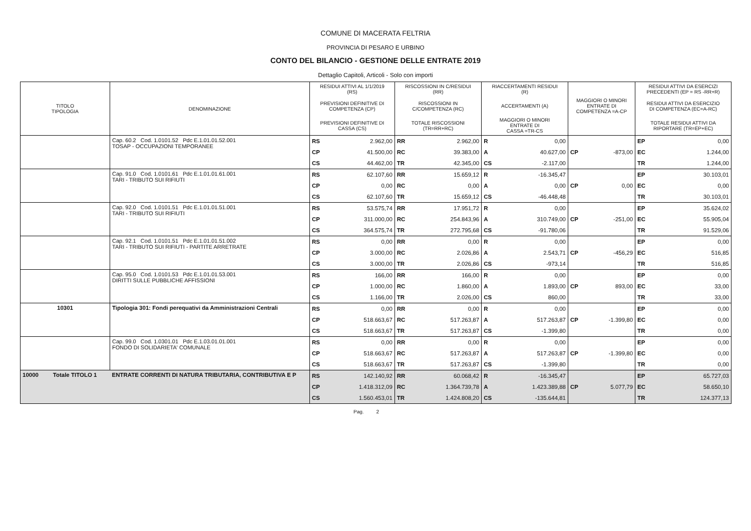COMUNE DI MACERATA FELTRIA
PROVINCIA DI PESARO E URBINO
CONTO DEL BILANCIO - GESTIONE DELLE ENTRATE 2019
Dettaglio Capitoli, Articoli - Solo con importi
| TITOLO TIPOLOGIA | DENOMINAZIONE | RESIDUI ATTIVI AL 1/1/2019 (RS) | | RISCOSSIONI IN C/RESIDUI (RR) | | RIACCERTAMENTI RESIDUI (R) | | | | RESIDUI ATTIVI DA ESERCIZI PRECEDENTI (EP = RS -RR+R) | |
| --- | --- | --- | --- | --- | --- | --- | --- | --- | --- | --- | --- |
| | | PREVISIONI DEFINITIVE DI COMPETENZA (CP) | | RISCOSSIONI IN C/COMPETENZA (RC) | | ACCERTAMENTI (A) | | MAGGIORI O MINORI ENTRATE DI COMPETENZA =A-CP | | RESIDUI ATTIVI DA ESERCIZIO DI COMPETENZA (EC=A-RC) | |
| | | PREVISIONI DEFINITIVE DI CASSA (CS) | | TOTALE RISCOSSIONI (TR=RR+RC) | | MAGGIORI O MINORI ENTRATE DI CASSA =TR-CS | | | | TOTALE RESIDUI ATTIVI DA RIPORTARE (TR=EP+EC) | |
| | Cap. 60.2 Cod. 1.0101.52 Pdc E.1.01.01.52.001 TOSAP - OCCUPAZIONI TEMPORANEE | RS | 2.962,00 | RR | 2.962,00 | R | 0,00 | | | EP | 0,00 |
| | | CP | 41.500,00 | RC | 39.383,00 | A | 40.627,00 | CP | -873,00 | EC | 1.244,00 |
| | | CS | 44.462,00 | TR | 42.345,00 | CS | -2.117,00 | | | TR | 1.244,00 |
| | Cap. 91.0 Cod. 1.0101.61 Pdc E.1.01.01.61.001 TARI - TRIBUTO SUI RIFIUTI | RS | 62.107,60 | RR | 15.659,12 | R | -16.345,47 | | | EP | 30.103,01 |
| | | CP | 0,00 | RC | 0,00 | A | 0,00 | CP | 0,00 | EC | 0,00 |
| | | CS | 62.107,60 | TR | 15.659,12 | CS | -46.448,48 | | | TR | 30.103,01 |
| | Cap. 92.0 Cod. 1.0101.51 Pdc E.1.01.01.51.001 TARI - TRIBUTO SUI RIFIUTI | RS | 53.575,74 | RR | 17.951,72 | R | 0,00 | | | EP | 35.624,02 |
| | | CP | 311.000,00 | RC | 254.843,96 | A | 310.749,00 | CP | -251,00 | EC | 55.905,04 |
| | | CS | 364.575,74 | TR | 272.795,68 | CS | -91.780,06 | | | TR | 91.529,06 |
| | Cap. 92.1 Cod. 1.0101.51 Pdc E.1.01.01.51.002 TARI - TRIBUTO SUI RIFIUTI - PARTITE ARRETRATE | RS | 0,00 | RR | 0,00 | R | 0,00 | | | EP | 0,00 |
| | | CP | 3.000,00 | RC | 2.026,86 | A | 2.543,71 | CP | -456,29 | EC | 516,85 |
| | | CS | 3.000,00 | TR | 2.026,86 | CS | -973,14 | | | TR | 516,85 |
| | Cap. 95.0 Cod. 1.0101.53 Pdc E.1.01.01.53.001 DIRITTI SULLE PUBBLICHE AFFISSIONI | RS | 166,00 | RR | 166,00 | R | 0,00 | | | EP | 0,00 |
| | | CP | 1.000,00 | RC | 1.860,00 | A | 1.893,00 | CP | 893,00 | EC | 33,00 |
| | | CS | 1.166,00 | TR | 2.026,00 | CS | 860,00 | | | TR | 33,00 |
| 10301 | Tipologia 301: Fondi perequativi da Amministrazioni Centrali | RS | 0,00 | RR | 0,00 | R | 0,00 | | | EP | 0,00 |
| | | CP | 518.663,67 | RC | 517.263,87 | A | 517.263,87 | CP | -1.399,80 | EC | 0,00 |
| | | CS | 518.663,67 | TR | 517.263,87 | CS | -1.399,80 | | | TR | 0,00 |
| | Cap. 99.0 Cod. 1.0301.01 Pdc E.1.03.01.01.001 FONDO DI SOLIDARIETA' COMUNALE | RS | 0,00 | RR | 0,00 | R | 0,00 | | | EP | 0,00 |
| | | CP | 518.663,67 | RC | 517.263,87 | A | 517.263,87 | CP | -1.399,80 | EC | 0,00 |
| | | CS | 518.663,67 | TR | 517.263,87 | CS | -1.399,80 | | | TR | 0,00 |
| 10000 Totale TITOLO 1 | ENTRATE CORRENTI DI NATURA TRIBUTARIA, CONTRIBUTIVA E P | RS | 142.140,92 | RR | 60.068,42 | R | -16.345,47 | | | EP | 65.727,03 |
| | | CP | 1.418.312,09 | RC | 1.364.739,78 | A | 1.423.389,88 | CP | 5.077,79 | EC | 58.650,10 |
| | | CS | 1.560.453,01 | TR | 1.424.808,20 | CS | -135.644,81 | | | TR | 124.377,13 |
Pag. 2